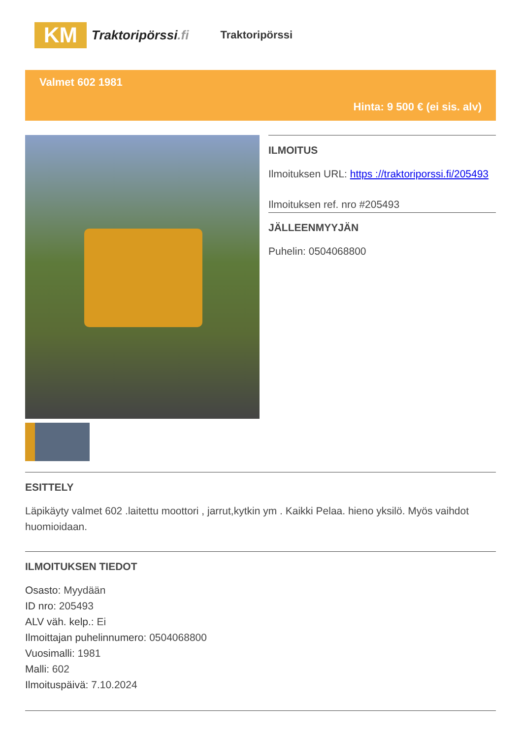KM
Traktoripörssi.fi
Traktoripörssi
Valmet 602 1981
Hinta: 9 500 € (ei sis. alv)
ILMOITUS
Ilmoituksen URL: https ://traktoriporssi.fi/205493
Ilmoituksen ref. nro #205493
JÄLLEENMYYJÄN
Puhelin: 0504068800
ESITTELY
Läpikäyty valmet 602 .laitettu moottori , jarrut,kytkin ym . Kaikki Pelaa. hieno yksilö. Myös vaihdot huomioidaan.
ILMOITUKSEN TIEDOT
Osasto: Myydään
ID nro: 205493
ALV väh. kelp.: Ei
Ilmoittajan puhelinnumero: 0504068800
Vuosimalli: 1981
Malli: 602
Ilmoituspäivä: 7.10.2024